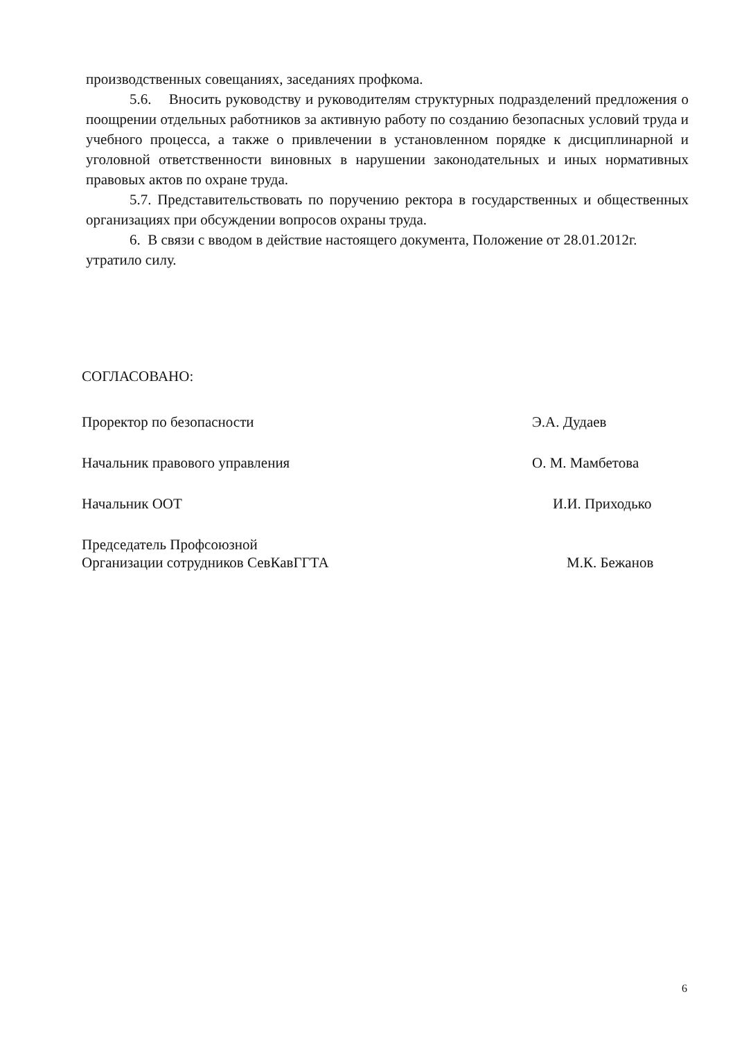производственных совещаниях, заседаниях профкома.
5.6. Вносить руководству и руководителям структурных подразделений предложения о поощрении отдельных работников за активную работу по созданию безопасных условий труда и учебного процесса, а также о привлечении в установленном порядке к дисциплинарной и уголовной ответственности виновных в нарушении законодательных и иных нормативных правовых актов по охране труда.
5.7. Представительствовать по поручению ректора в государственных и общественных организациях при обсуждении вопросов охраны труда.
6. В связи с вводом в действие настоящего документа, Положение от 28.01.2012г. утратило силу.
СОГЛАСОВАНО:
Проректор по безопасности Э.А. Дудаев
Начальник правового управления О. М. Мамбетова
Начальник ООТ И.И. Приходько
Председатель Профсоюзной
Организации сотрудников СевКавГГТА М.К. Бежанов
6